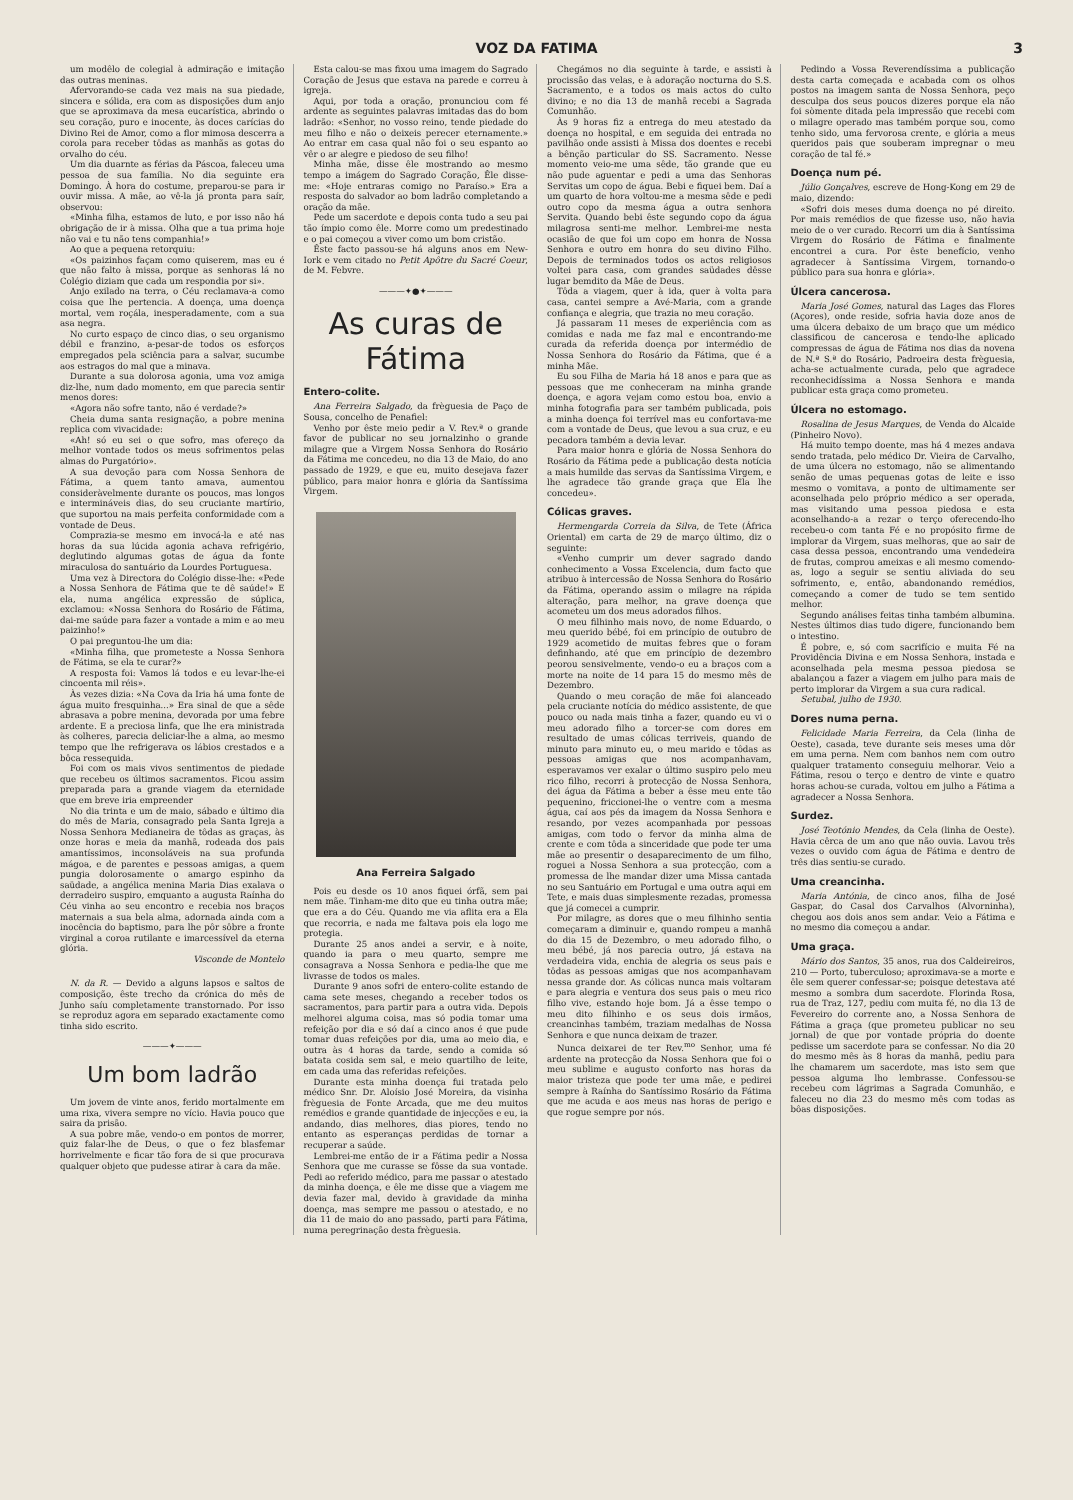VOZ DA FATIMA 3
um modêlo de colegial à admiração e imitação das outras meninas.
Afervorando-se cada vez mais na sua piedade, sincera e sólida, era com as disposições dum anjo que se aproximava da mesa eucarística, abrindo o seu coração, puro e inocente, às doces carícias do Divino Rei de Amor, como a flor mimosa descerra a corola para receber tôdas as manhãs as gotas do orvalho do céu.
Um dia duarnte as férias da Páscoa, faleceu uma pessoa de sua família. No dia seguinte era Domingo. À hora do costume, preparou-se para ir ouvir missa. A mãe, ao vê-la já pronta para saír, observou:
«Minha filha, estamos de luto, e por isso não há obrigação de ir à missa. Olha que a tua prima hoje não vai e tu não tens companhia!»
Ao que a pequena retorquiu:
«Os paizinhos façam como quiserem, mas eu é que não falto à missa, porque as senhoras lá no Colégio diziam que cada um respondia por si».
Anjo exilado na terra, o Céu reclamava-a como coisa que lhe pertencia. A doença, uma doença mortal, vem roçála, inesperadamente, com a sua asa negra.
No curto espaço de cinco dias, o seu organismo débil e franzino, a-pesar-de todos os esforços empregados pela sciência para a salvar, sucumbe aos estragos do mal que a minava.
Durante a sua dolorosa agonia, uma voz amiga diz-lhe, num dado momento, em que parecia sentir menos dores:
«Agora não sofre tanto, não é verdade?»
Cheia duma santa resignação, a pobre menina replica com vivacidade:
«Ah! só eu sei o que sofro, mas ofereço da melhor vontade todos os meus sofrimentos pelas almas do Purgatório».
A sua devoção para com Nossa Senhora de Fátima, a quem tanto amava, aumentou consideràvelmente durante os poucos, mas longos e intermináveis dias, do seu cruciante martírio, que suportou na mais perfeita conformidade com a vontade de Deus.
Comprazia-se mesmo em invocá-la e até nas horas da sua lúcida agonia achava refrigério, deglutindo algumas gotas de água da fonte miraculosa do santuário da Lourdes Portuguesa.
Uma vez à Directora do Colégio disse-lhe: «Pede a Nossa Senhora de Fátima que te dê saúde!» E ela, numa angélica expressão de súplica, exclamou: «Nossa Senhora do Rosário de Fátima, dai-me saúde para fazer a vontade a mim e ao meu paizinho!»
O pai preguntou-lhe um dia:
«Minha filha, que prometeste a Nossa Senhora de Fátima, se ela te curar?»
A resposta foi: Vamos lá todos e eu levar-lhe-ei cincoenta mil réis».
Às vezes dizia: «Na Cova da Iria há uma fonte de água muito fresquinha...» Era sinal de que a sêde abrasava a pobre menina, devorada por uma febre ardente. E a preciosa linfa, que lhe era ministrada às colheres, parecia deliciar-lhe a alma, ao mesmo tempo que lhe refrigerava os lábios crestados e a bôca ressequida.
Foi com os mais vivos sentimentos de piedade que recebeu os últimos sacramentos. Ficou assim preparada para a grande viagem da eternidade que em breve iria empreender
No dia trinta e um de maio, sábado e último dia do mês de Maria, consagrado pela Santa Igreja a Nossa Senhora Medianeira de tôdas as graças, às onze horas e meia da manhã, rodeada dos pais amantíssimos, inconsoláveis na sua profunda mágoa, e de parentes e pessoas amigas, a quem pungia dolorosamente o amargo espinho da saüdade, a angélica menina Maria Dias exalava o derradeiro suspiro, emquanto a augusta Raínha do Céu vinha ao seu encontro e recebia nos braços maternais a sua bela alma, adornada ainda com a inocência do baptismo, para lhe pôr sôbre a fronte virginal a coroa rutilante e imarcessível da eterna glória.
Visconde de Montelo
N. da R. — Devido a alguns lapsos e saltos de composição, êste trecho da crónica do mês de Junho saíu completamente transtornado. Por isso se reproduz agora em separado exactamente como tinha sido escrito.
———✦———
Um bom ladrão
Um jovem de vinte anos, ferido mortalmente em uma rixa, vivera sempre no vício. Havia pouco que saira da prisão.
A sua pobre mãe, vendo-o em pontos de morrer, quiz falar-lhe de Deus, o que o fez blasfemar horrivelmente e ficar tão fora de si que procurava qualquer objeto que pudesse atirar à cara da mãe.
Esta calou-se mas fixou uma imagem do Sagrado Coração de Jesus que estava na parede e correu à igreja.
Aqui, por toda a oração, pronunciou com fé ardente as seguintes palavras imitadas das do bom ladrão: «Senhor, no vosso reino, tende piedade do meu filho e não o deixeis perecer eternamente.» Ao entrar em casa qual não foi o seu espanto ao vêr o ar alegre e piedoso de seu filho!
Minha mãe, disse êle mostrando ao mesmo tempo a imágem do Sagrado Coração, Êle disse-me: «Hoje entraras comigo no Paraíso.» Era a resposta do salvador ao bom ladrão completando a oração da mãe.
Pede um sacerdote e depois conta tudo a seu pai tão ímpio como êle. Morre como um predestinado e o pai começou a viver como um bom cristão.
Êste facto passou-se há alguns anos em New-Iork e vem citado no Petit Apôtre du Sacré Coeur, de M. Febvre.
———✦●✦———
As curas de Fátima
Entero-colite.
Ana Ferreira Salgado, da frèguesia de Paço de Sousa, concelho de Penafiel:
Venho por êste meio pedir a V. Rev.ª o grande favor de publicar no seu jornalzinho o grande milagre que a Virgem Nossa Senhora do Rosário da Fátima me concedeu, no dia 13 de Maio, do ano passado de 1929, e que eu, muito desejava fazer público, para maior honra e glória da Santíssima Virgem.
Ana Ferreira Salgado
Pois eu desde os 10 anos fiquei órfã, sem pai nem mãe. Tinham-me dito que eu tinha outra mãe; que era a do Céu. Quando me via aflita era a Ela que recorria, e nada me faltava pois ela logo me protegia.
Durante 25 anos andei a servir, e à noite, quando ia para o meu quarto, sempre me consagrava a Nossa Senhora e pedia-lhe que me livrasse de todos os males.
Durante 9 anos sofri de entero-colite estando de cama sete meses, chegando a receber todos os sacramentos, para partir para a outra vida. Depois melhorei alguma coisa, mas só podia tomar uma refeição por dia e só daí a cinco anos é que pude tomar duas refeições por dia, uma ao meio dia, e outra às 4 horas da tarde, sendo a comida só batata cosida sem sal, e meio quartilho de leite, em cada uma das referidas refeições.
Durante esta minha doença fui tratada pelo médico Snr. Dr. Aloísio José Moreira, da visinha frèguesia de Fonte Arcada, que me deu muitos remédios e grande quantidade de injecções e eu, ia andando, dias melhores, dias piores, tendo no entanto as esperanças perdidas de tornar a recuperar a saúde.
Lembrei-me então de ir a Fátima pedir a Nossa Senhora que me curasse se fôsse da sua vontade. Pedi ao referido médico, para me passar o atestado da minha doença, e êle me disse que a viagem me devia fazer mal, devido à gravidade da minha doença, mas sempre me passou o atestado, e no dia 11 de maio do ano passado, parti para Fátima, numa peregrinação desta frèguesia.
Chegámos no dia seguinte à tarde, e assisti à procissão das velas, e à adoração nocturna do S.S. Sacramento, e a todos os mais actos do culto divino; e no dia 13 de manhã recebi a Sagrada Comunhão.
Às 9 horas fiz a entrega do meu atestado da doença no hospital, e em seguida dei entrada no pavilhão onde assisti à Missa dos doentes e recebi a bênção particular do SS. Sacramento. Nesse momento veio-me uma sêde, tão grande que eu não pude aguentar e pedi a uma das Senhoras Servitas um copo de água. Bebi e fiquei bem. Daí a um quarto de hora voltou-me a mesma sêde e pedi outro copo da mesma água a outra senhora Servita. Quando bebi êste segundo copo da água milagrosa senti-me melhor. Lembrei-me nesta ocasião de que foi um copo em honra de Nossa Senhora e outro em honra do seu divino Filho. Depois de terminados todos os actos religiosos voltei para casa, com grandes saüdades dêsse lugar bemdito da Mãe de Deus.
Tôda a viagem, quer à ida, quer à volta para casa, cantei sempre a Avé-Maria, com a grande confiança e alegria, que trazia no meu coração.
Já passaram 11 meses de experiência com as comidas e nada me faz mal e encontrando-me curada da referida doença por intermédio de Nossa Senhora do Rosário da Fátima, que é a minha Mãe.
Eu sou Filha de Maria há 18 anos e para que as pessoas que me conheceram na minha grande doença, e agora vejam como estou boa, envio a minha fotografia para ser também publicada, pois a minha doença foi terrível mas eu confortava-me com a vontade de Deus, que levou a sua cruz, e eu pecadora também a devia levar.
Para maior honra e glória de Nossa Senhora do Rosário da Fátima pede a publicação desta notícia a mais humilde das servas da Santíssima Virgem, e lhe agradece tão grande graça que Ela lhe concedeu».
Cólicas graves.
Hermengarda Correia da Silva, de Tete (África Oriental) em carta de 29 de março último, diz o seguinte:
«Venho cumprir um dever sagrado dando conhecimento a Vossa Excelencia, dum facto que atribuo à intercessão de Nossa Senhora do Rosário da Fátima, operando assim o milagre na rápida alteração, para melhor, na grave doença que acometeu um dos meus adorados filhos.
O meu filhinho mais novo, de nome Eduardo, o meu querido bébé, foi em princípio de outubro de 1929 acometido de muitas febres que o foram definhando, até que em princípio de dezembro peorou sensivelmente, vendo-o eu a braços com a morte na noite de 14 para 15 do mesmo mês de Dezembro.
Quando o meu coração de mãe foi alanceado pela cruciante notícia do médico assistente, de que pouco ou nada mais tinha a fazer, quando eu vi o meu adorado filho a torcer-se com dores em resultado de umas cólicas terriveis, quando de minuto para minuto eu, o meu marido e tôdas as pessoas amigas que nos acompanhavam, esperavamos ver exalar o último suspiro pelo meu rico filho, recorri à protecção de Nossa Senhora, dei água da Fátima a beber a êsse meu ente tão pequenino, friccionei-lhe o ventre com a mesma água, caí aos pés da imagem da Nossa Senhora e resando, por vezes acompanhada por pessoas amigas, com todo o fervor da minha alma de crente e com tôda a sinceridade que pode ter uma mãe ao presentir o desaparecimento de um filho, roguei a Nossa Senhora a sua protecção, com a promessa de lhe mandar dizer uma Missa cantada no seu Santuário em Portugal e uma outra aqui em Tete, e mais duas simplesmente rezadas, promessa que já comecei a cumprir.
Por milagre, as dores que o meu filhinho sentia começaram a diminuir e, quando rompeu a manhã do dia 15 de Dezembro, o meu adorado filho, o meu bébé, já nos parecia outro, já estava na verdadeira vida, enchia de alegria os seus pais e tôdas as pessoas amigas que nos acompanhavam nessa grande dor. As cólicas nunca mais voltaram e para alegria e ventura dos seus pais o meu rico filho vive, estando hoje bom. Já a êsse tempo o meu dito filhinho e os seus dois irmãos, creancinhas também, traziam medalhas de Nossa Senhora e que nunca deixam de trazer.
Nunca deixarei de ter Rev.<sup>mo</sup> Senhor, uma fé ardente na protecção da Nossa Senhora que foi o meu sublime e augusto conforto nas horas da maior tristeza que pode ter uma mãe, e pedirei sempre à Raínha do Santíssimo Rosário da Fátima que me acuda e aos meus nas horas de perigo e que rogue sempre por nós.
Pedindo a Vossa Reverendíssima a publicação desta carta começada e acabada com os olhos postos na imagem santa de Nossa Senhora, peço desculpa dos seus poucos dizeres porque ela não foi sòmente ditada pela impressão que recebi com o milagre operado mas também porque sou, como tenho sido, uma fervorosa crente, e glória a meus queridos pais que souberam impregnar o meu coração de tal fé.»
Doença num pé.
Júlio Gonçalves, escreve de Hong-Kong em 29 de maio, dizendo:
«Sofri dois meses duma doença no pé direito. Por mais remédios de que fizesse uso, não havia meio de o ver curado. Recorri um dia à Santíssima Virgem do Rosário de Fátima e finalmente encontrei a cura. Por êste benefício, venho agradecer à Santíssima Virgem, tornando-o público para sua honra e glória».
Úlcera cancerosa.
Maria José Gomes, natural das Lages das Flores (Açores), onde reside, sofria havia doze anos de uma úlcera debaixo de um braço que um médico classificou de cancerosa e tendo-lhe aplicado compressas de água de Fátima nos dias da novena de N.ª S.ª do Rosário, Padroeira desta frèguesia, acha-se actualmente curada, pelo que agradece reconhecidíssima a Nossa Senhora e manda publicar esta graça como prometeu.
Úlcera no estomago.
Rosalina de Jesus Marques, de Venda do Alcaide (Pinheiro Novo).
Há muito tempo doente, mas há 4 mezes andava sendo tratada, pelo médico Dr. Vieira de Carvalho, de uma úlcera no estomago, não se alimentando senão de umas pequenas gotas de leite e isso mesmo o vomitava, a ponto de ultimamente ser aconselhada pelo próprio médico a ser operada, mas visitando uma pessoa piedosa e esta aconselhando-a a rezar o terço oferecendo-lho recebeu-o com tanta Fé e no propósito firme de implorar da Virgem, suas melhoras, que ao sair de casa dessa pessoa, encontrando uma vendedeira de frutas, comprou ameixas e ali mesmo comendo-as, logo a seguir se sentiu aliviada do seu sofrimento, e, então, abandonando remédios, começando a comer de tudo se tem sentido melhor.
Segundo análises feitas tinha também albumina. Nestes últimos dias tudo digere, funcionando bem o intestino.
É pobre, e, só com sacrifício e muita Fé na Providência Divina e em Nossa Senhora, instada e aconselhada pela mesma pessoa piedosa se abalançou a fazer a viagem em julho para mais de perto implorar da Virgem a sua cura radical.
Setubal, julho de 1930.
Dores numa perna.
Felicidade Maria Ferreira, da Cela (linha de Oeste), casada, teve durante seis meses uma dôr em uma perna. Nem com banhos nem com outro qualquer tratamento conseguiu melhorar. Veio a Fátima, resou o terço e dentro de vinte e quatro horas achou-se curada, voltou em julho a Fátima a agradecer a Nossa Senhora.
Surdez.
José Teotónio Mendes, da Cela (linha de Oeste). Havia cêrca de um ano que não ouvia. Lavou três vezes o ouvido com água de Fátima e dentro de três dias sentiu-se curado.
Uma creancinha.
Maria Antónia, de cinco anos, filha de José Gaspar, do Casal dos Carvalhos (Alvorninha), chegou aos dois anos sem andar. Veio a Fátima e no mesmo dia começou a andar.
Uma graça.
Mário dos Santos, 35 anos, rua dos Caldeireiros, 210 — Porto, tuberculoso; aproximava-se a morte e êle sem querer confessar-se; poisque detestava até mesmo a sombra dum sacerdote. Florinda Rosa, rua de Traz, 127, pediu com muita fé, no dia 13 de Fevereiro do corrente ano, a Nossa Senhora de Fátima a graça (que prometeu publicar no seu jornal) de que por vontade própria do doente pedisse um sacerdote para se confessar. No dia 20 do mesmo mês às 8 horas da manhã, pediu para lhe chamarem um sacerdote, mas isto sem que pessoa alguma lho lembrasse. Confessou-se recebeu com lágrimas a Sagrada Comunhão, e faleceu no dia 23 do mesmo mês com todas as bôas disposições.